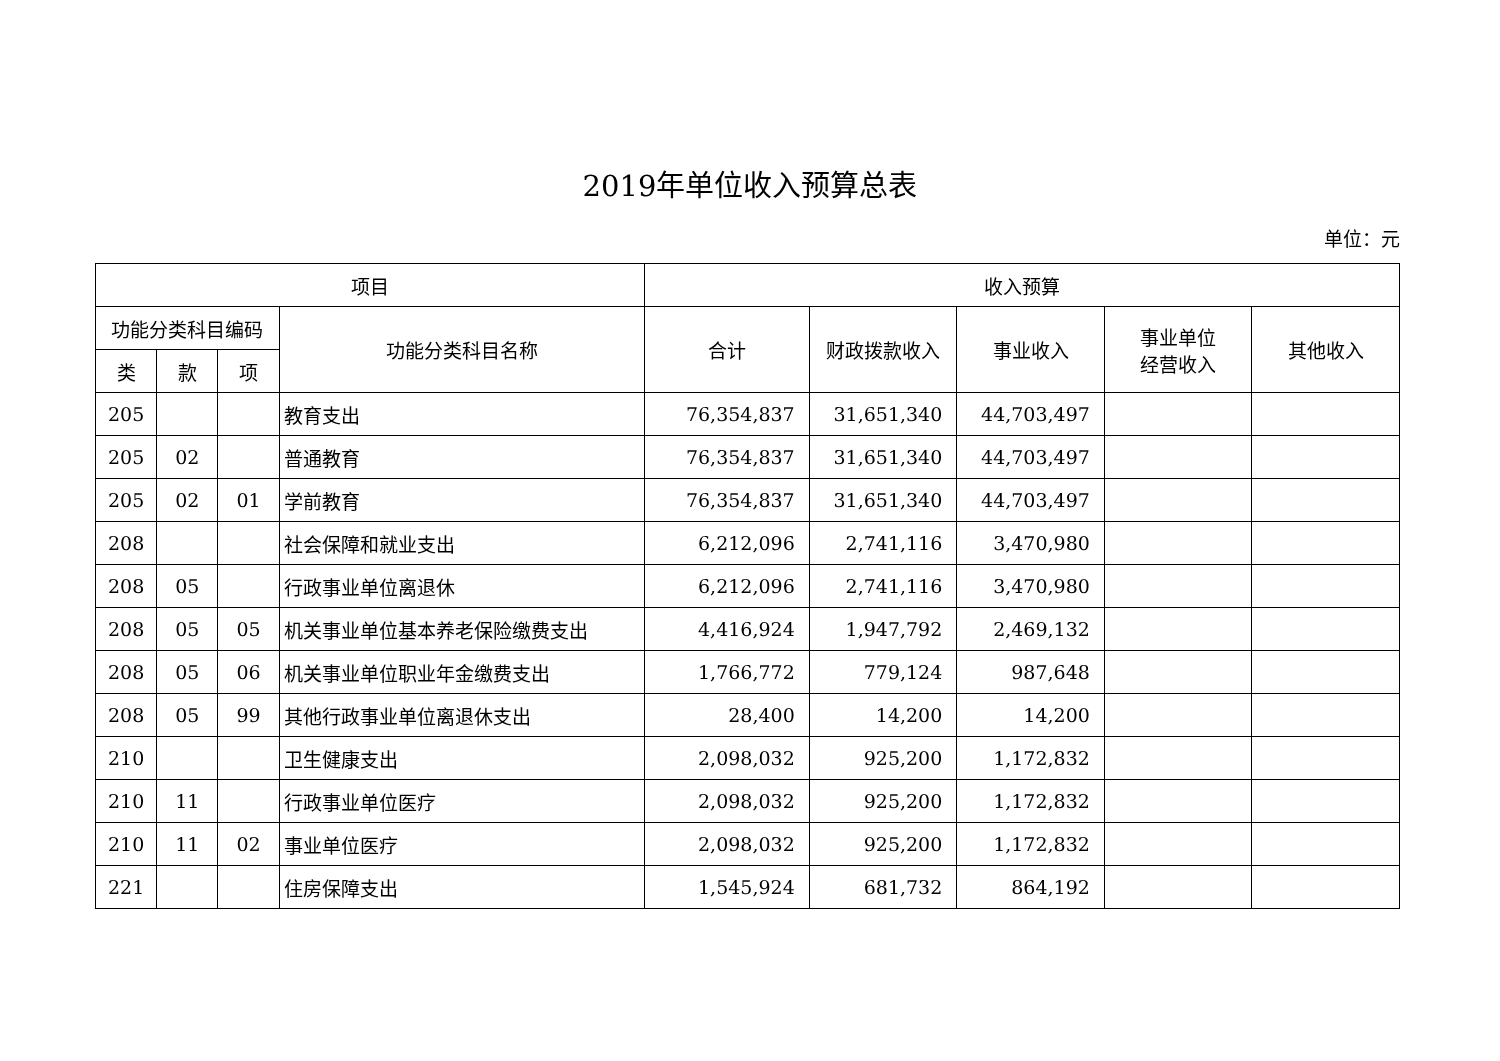2019年单位收入预算总表
单位：元
| 项目 | | | | 收入预算 | | | | |
| --- | --- | --- | --- | --- | --- | --- | --- | --- |
| 功能分类科目编码 | | | 功能分类科目名称 | 合计 | 财政拨款收入 | 事业收入 | 事业单位 经营收入 | 其他收入 |
| 类 | 款 | 项 | | | | | | |
| 205 | | | 教育支出 | 76,354,837 | 31,651,340 | 44,703,497 | | |
| 205 | 02 | | 普通教育 | 76,354,837 | 31,651,340 | 44,703,497 | | |
| 205 | 02 | 01 | 学前教育 | 76,354,837 | 31,651,340 | 44,703,497 | | |
| 208 | | | 社会保障和就业支出 | 6,212,096 | 2,741,116 | 3,470,980 | | |
| 208 | 05 | | 行政事业单位离退休 | 6,212,096 | 2,741,116 | 3,470,980 | | |
| 208 | 05 | 05 | 机关事业单位基本养老保险缴费支出 | 4,416,924 | 1,947,792 | 2,469,132 | | |
| 208 | 05 | 06 | 机关事业单位职业年金缴费支出 | 1,766,772 | 779,124 | 987,648 | | |
| 208 | 05 | 99 | 其他行政事业单位离退休支出 | 28,400 | 14,200 | 14,200 | | |
| 210 | | | 卫生健康支出 | 2,098,032 | 925,200 | 1,172,832 | | |
| 210 | 11 | | 行政事业单位医疗 | 2,098,032 | 925,200 | 1,172,832 | | |
| 210 | 11 | 02 | 事业单位医疗 | 2,098,032 | 925,200 | 1,172,832 | | |
| 221 | | | 住房保障支出 | 1,545,924 | 681,732 | 864,192 | | |